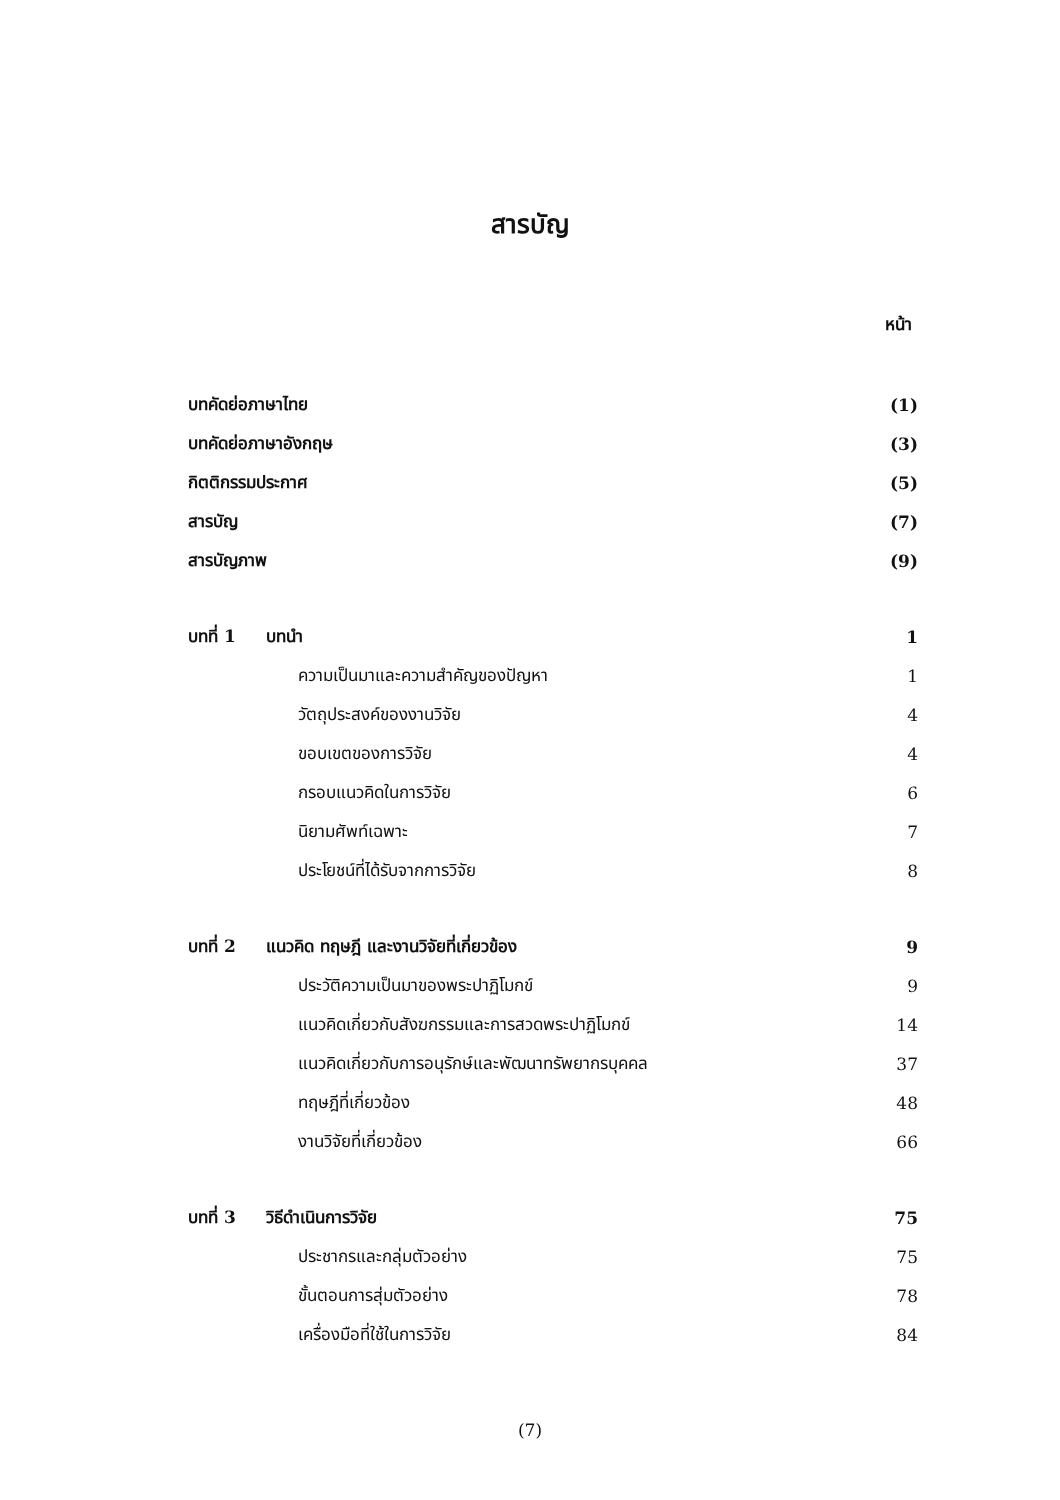สารบัญ
หน้า
| บทคัดย่อภาษาไทย | (1) |
| บทคัดย่อภาษาอังกฤษ | (3) |
| กิตติกรรมประกาศ | (5) |
| สารบัญ | (7) |
| สารบัญภาพ | (9) |
| บทที่ 1 บทนำ | 1 |
| ความเป็นมาและความสำคัญของปัญหา | 1 |
| วัตถุประสงค์ของงานวิจัย | 4 |
| ขอบเขตของการวิจัย | 4 |
| กรอบแนวคิดในการวิจัย | 6 |
| นิยามศัพท์เฉพาะ | 7 |
| ประโยชน์ที่ได้รับจากการวิจัย | 8 |
| บทที่ 2 แนวคิด ทฤษฎี และงานวิจัยที่เกี่ยวข้อง | 9 |
| ประวัติความเป็นมาของพระปาฏิโมกข์ | 9 |
| แนวคิดเกี่ยวกับสังฆกรรมและการสวดพระปาฏิโมกข์ | 14 |
| แนวคิดเกี่ยวกับการอนุรักษ์และพัฒนาทรัพยากรบุคคล | 37 |
| ทฤษฎีที่เกี่ยวข้อง | 48 |
| งานวิจัยที่เกี่ยวข้อง | 66 |
| บทที่ 3 วิธีดำเนินการวิจัย | 75 |
| ประชากรและกลุ่มตัวอย่าง | 75 |
| ขั้นตอนการสุ่มตัวอย่าง | 78 |
| เครื่องมือที่ใช้ในการวิจัย | 84 |
(7)